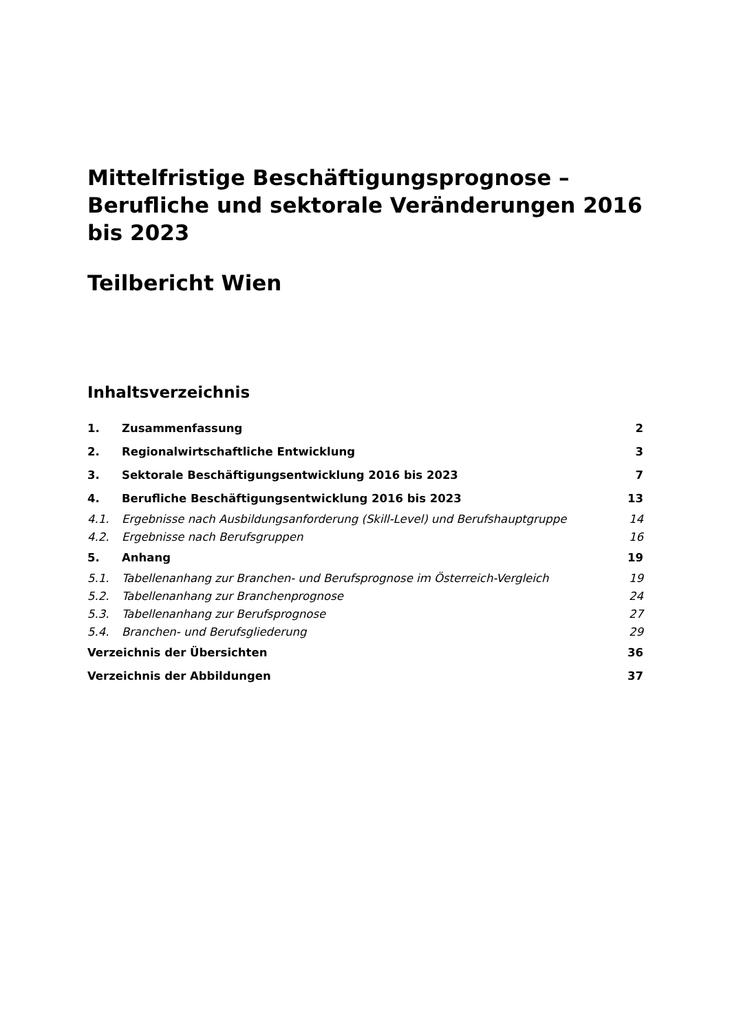Mittelfristige Beschäftigungsprognose – Berufliche und sektorale Veränderungen 2016 bis 2023
Teilbericht Wien
Inhaltsverzeichnis
| 1. | Zusammenfassung | 2 |
| 2. | Regionalwirtschaftliche Entwicklung | 3 |
| 3. | Sektorale Beschäftigungsentwicklung 2016 bis 2023 | 7 |
| 4. | Berufliche Beschäftigungsentwicklung 2016 bis 2023 | 13 |
| 4.1. | Ergebnisse nach Ausbildungsanforderung (Skill-Level) und Berufshauptgruppe | 14 |
| 4.2. | Ergebnisse nach Berufsgruppen | 16 |
| 5. | Anhang | 19 |
| 5.1. | Tabellenanhang zur Branchen- und Berufsprognose im Österreich-Vergleich | 19 |
| 5.2. | Tabellenanhang zur Branchenprognose | 24 |
| 5.3. | Tabellenanhang zur Berufsprognose | 27 |
| 5.4. | Branchen- und Berufsgliederung | 29 |
| Verzeichnis der Übersichten | | 36 |
| Verzeichnis der Abbildungen | | 37 |